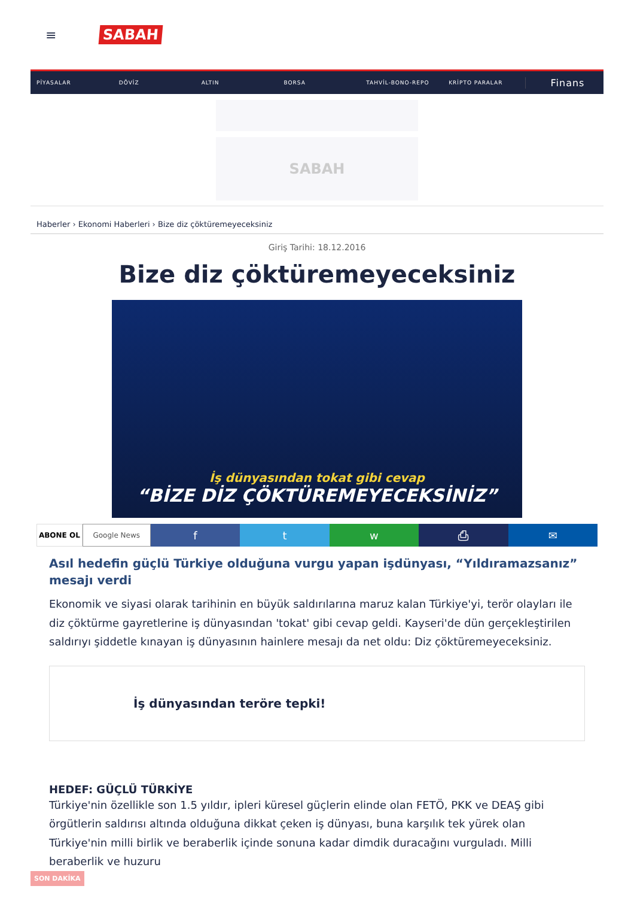≡ SABAH
PİYASALAR DÖVİZ ALTIN BORSA TAHVİL-BONO-REPO KRİPTO PARALAR Finans
SABAH
Haberler › Ekonomi Haberleri › Bize diz çöktüremeyeceksiniz
Giriş Tarihi: 18.12.2016
Bize diz çöktüremeyeceksiniz
İş dünyasından tokat gibi cevap
“BİZE DİZ ÇÖKTÜREMEYECEKSİNİZ”
ABONE OL Google News
f t w ⎙ ✉
Asıl hedefin güçlü Türkiye olduğuna vurgu yapan işdünyası, “Yıldıramazsanız” mesajı verdi
Ekonomik ve siyasi olarak tarihinin en büyük saldırılarına maruz kalan Türkiye'yi, terör olayları ile diz çöktürme gayretlerine iş dünyasından 'tokat' gibi cevap geldi. Kayseri'de dün gerçekleştirilen saldırıyı şiddetle kınayan iş dünyasının hainlere mesajı da net oldu: Diz çöktüremeyeceksiniz.
İş dünyasından teröre tepki!
HEDEF: GÜÇLÜ TÜRKİYE
Türkiye'nin özellikle son 1.5 yıldır, ipleri küresel güçlerin elinde olan FETÖ, PKK ve DEAŞ gibi örgütlerin saldırısı altında olduğuna dikkat çeken iş dünyası, buna karşılık tek yürek olan Türkiye'nin milli birlik ve beraberlik içinde sonuna kadar dimdik duracağını vurguladı. Milli beraberlik ve huzuru
SON DAKİKA